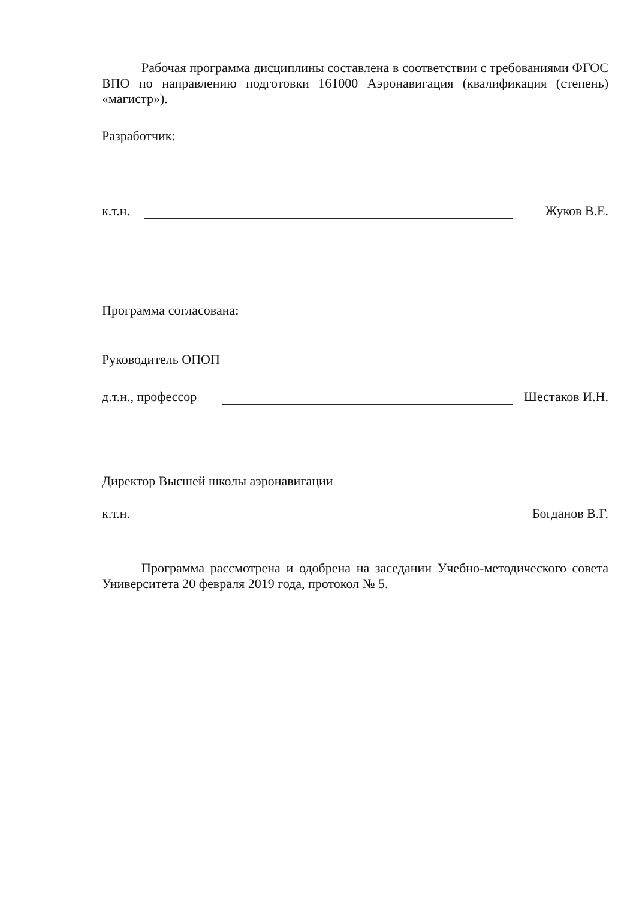Рабочая программа дисциплины составлена в соответствии с требованиями ФГОС ВПО по направлению подготовки 161000 Аэронавигация (квалификация (степень) «магистр»).
Разработчик:
к.т.н. Жуков В.Е.
Программа согласована:
Руководитель ОПОП
д.т.н., профессор Шестаков И.Н.
Директор Высшей школы аэронавигации
к.т.н. Богданов В.Г.
Программа рассмотрена и одобрена на заседании Учебно-методического совета Университета 20 февраля 2019 года, протокол № 5.